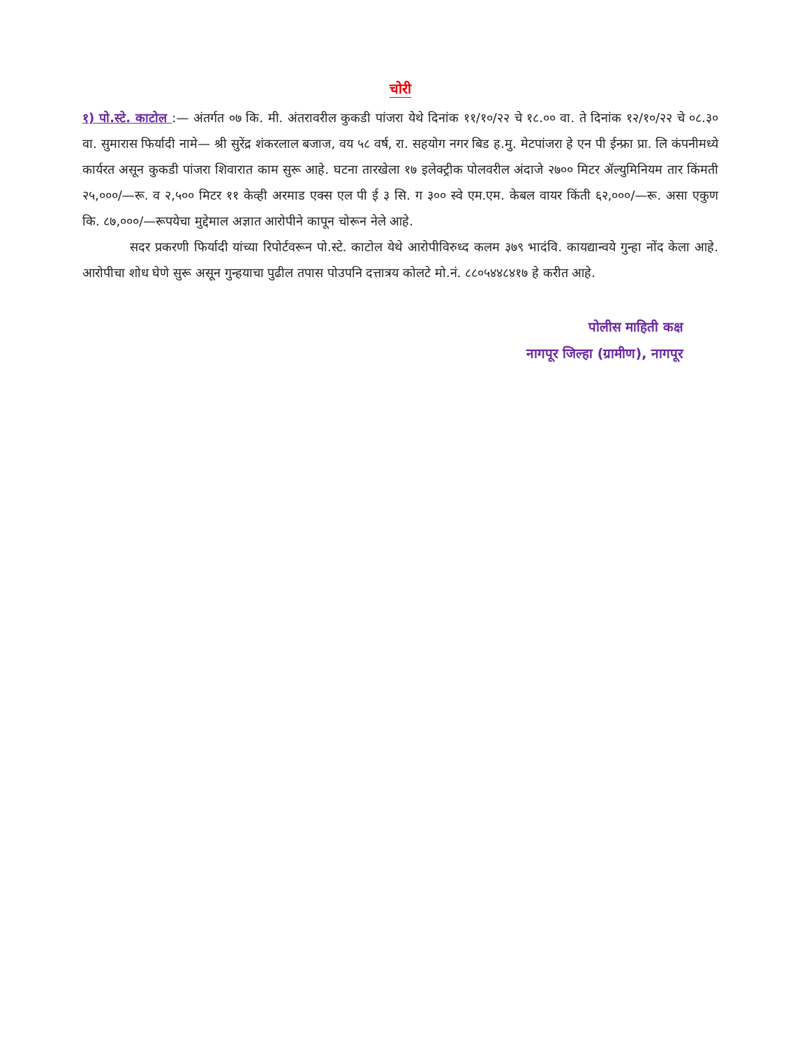चोरी
१) पो.स्टे. काटोल :— अंतर्गत ०७ कि. मी. अंतरावरील कुकडी पांजरा येथे दिनांक ११/१०/२२ चे १८.०० वा. ते दिनांक १२/१०/२२ चे ०८.३० वा. सुमारास फिर्यादी नामे— श्री सुरेंद्र शंकरलाल बजाज, वय ५८ वर्ष, रा. सहयोग नगर बिड ह.मु. मेटपांजरा हे एन पी ईन्फ्रा प्रा. लि कंपनीमध्ये कार्यरत असून कुकडी पांजरा शिवारात काम सुरू आहे. घटना तारखेला १७ इलेक्ट्रीक पोलवरील अंदाजे २७०० मिटर ॲल्युमिनियम तार किंमती २५,०००/—रू. व २,५०० मिटर ११ केव्ही अरमाड एक्स एल पी ई ३ सि. ग ३०० स्वे एम.एम. केबल वायर किंती ६२,०००/—रू. असा एकुण कि. ८७,०००/—रूपयेचा मुद्देमाल अज्ञात आरोपीने कापून चोरून नेले आहे.
सदर प्रकरणी फिर्यादी यांच्या रिपोर्टवरून पो.स्टे. काटोल येथे आरोपीविरुध्द कलम ३७९ भादंवि. कायद्यान्वये गुन्हा नोंद केला आहे. आरोपीचा शोध घेणे सुरू असून गुन्हयाचा पुढील तपास पोउपनि दत्तात्रय कोलटे मो.नं. ८८०५४४८४१७ हे करीत आहे.
पोलीस माहिती कक्ष
नागपूर जिल्हा (ग्रामीण), नागपूर